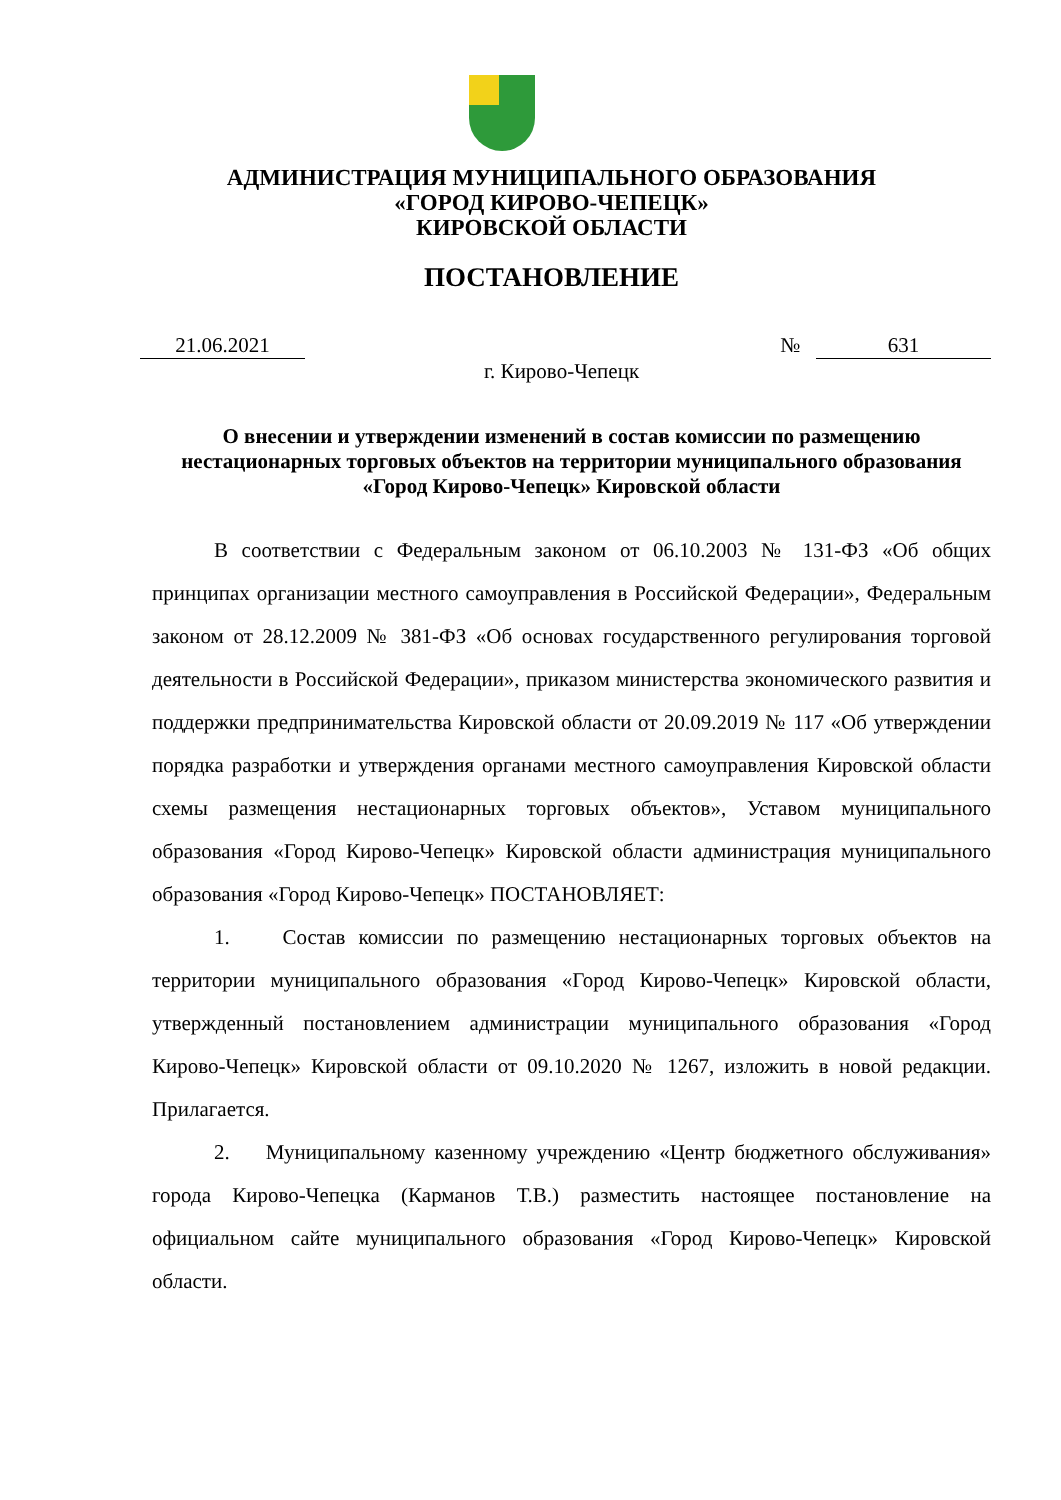АДМИНИСТРАЦИЯ МУНИЦИПАЛЬНОГО ОБРАЗОВАНИЯ
«ГОРОД КИРОВО-ЧЕПЕЦК»
КИРОВСКОЙ ОБЛАСТИ
ПОСТАНОВЛЕНИЕ
21.06.2021 № 631
г. Кирово-Чепецк
О внесении и утверждении изменений в состав комиссии по размещению нестационарных торговых объектов на территории муниципального образования «Город Кирово-Чепецк» Кировской области
В соответствии с Федеральным законом от 06.10.2003 № 131-ФЗ «Об общих принципах организации местного самоуправления в Российской Федерации», Федеральным законом от 28.12.2009 № 381-ФЗ «Об основах государственного регулирования торговой деятельности в Российской Федерации», приказом министерства экономического развития и поддержки предпринимательства Кировской области от 20.09.2019 № 117 «Об утверждении порядка разработки и утверждения органами местного самоуправления Кировской области схемы размещения нестационарных торговых объектов», Уставом муниципального образования «Город Кирово-Чепецк» Кировской области администрация муниципального образования «Город Кирово-Чепецк» ПОСТАНОВЛЯЕТ:
1. Состав комиссии по размещению нестационарных торговых объектов на территории муниципального образования «Город Кирово-Чепецк» Кировской области, утвержденный постановлением администрации муниципального образования «Город Кирово-Чепецк» Кировской области от 09.10.2020 № 1267, изложить в новой редакции. Прилагается.
2. Муниципальному казенному учреждению «Центр бюджетного обслуживания» города Кирово-Чепецка (Карманов Т.В.) разместить настоящее постановление на официальном сайте муниципального образования «Город Кирово-Чепецк» Кировской области.